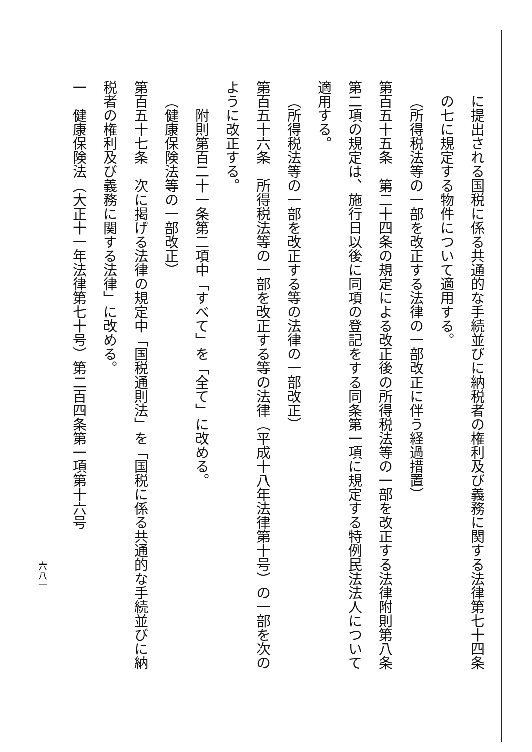に提出される国税に係る共通的な手続並びに納税者の権利及び義務に関する法律第七十四条の七に規定する物件について適用する。
（所得税法等の一部を改正する法律の一部改正に伴う経過措置）
第百五十五条　第二十四条の規定による改正後の所得税法等の一部を改正する法律附則第八条第二項の規定は、施行日以後に同項の登記をする同条第一項に規定する特例民法法人について適用する。
（所得税法等の一部を改正する等の法律の一部改正）
第百五十六条　所得税法等の一部を改正する等の法律（平成十八年法律第十号）の一部を次のように改正する。
附則第百二十一条第二項中「すべて」を「全て」に改める。
（健康保険法等の一部改正）
第百五十七条　次に掲げる法律の規定中「国税通則法」を「国税に係る共通的な手続並びに納税者の権利及び義務に関する法律」に改める。
一　健康保険法（大正十一年法律第七十号）第二百四条第一項第十六号
六八一